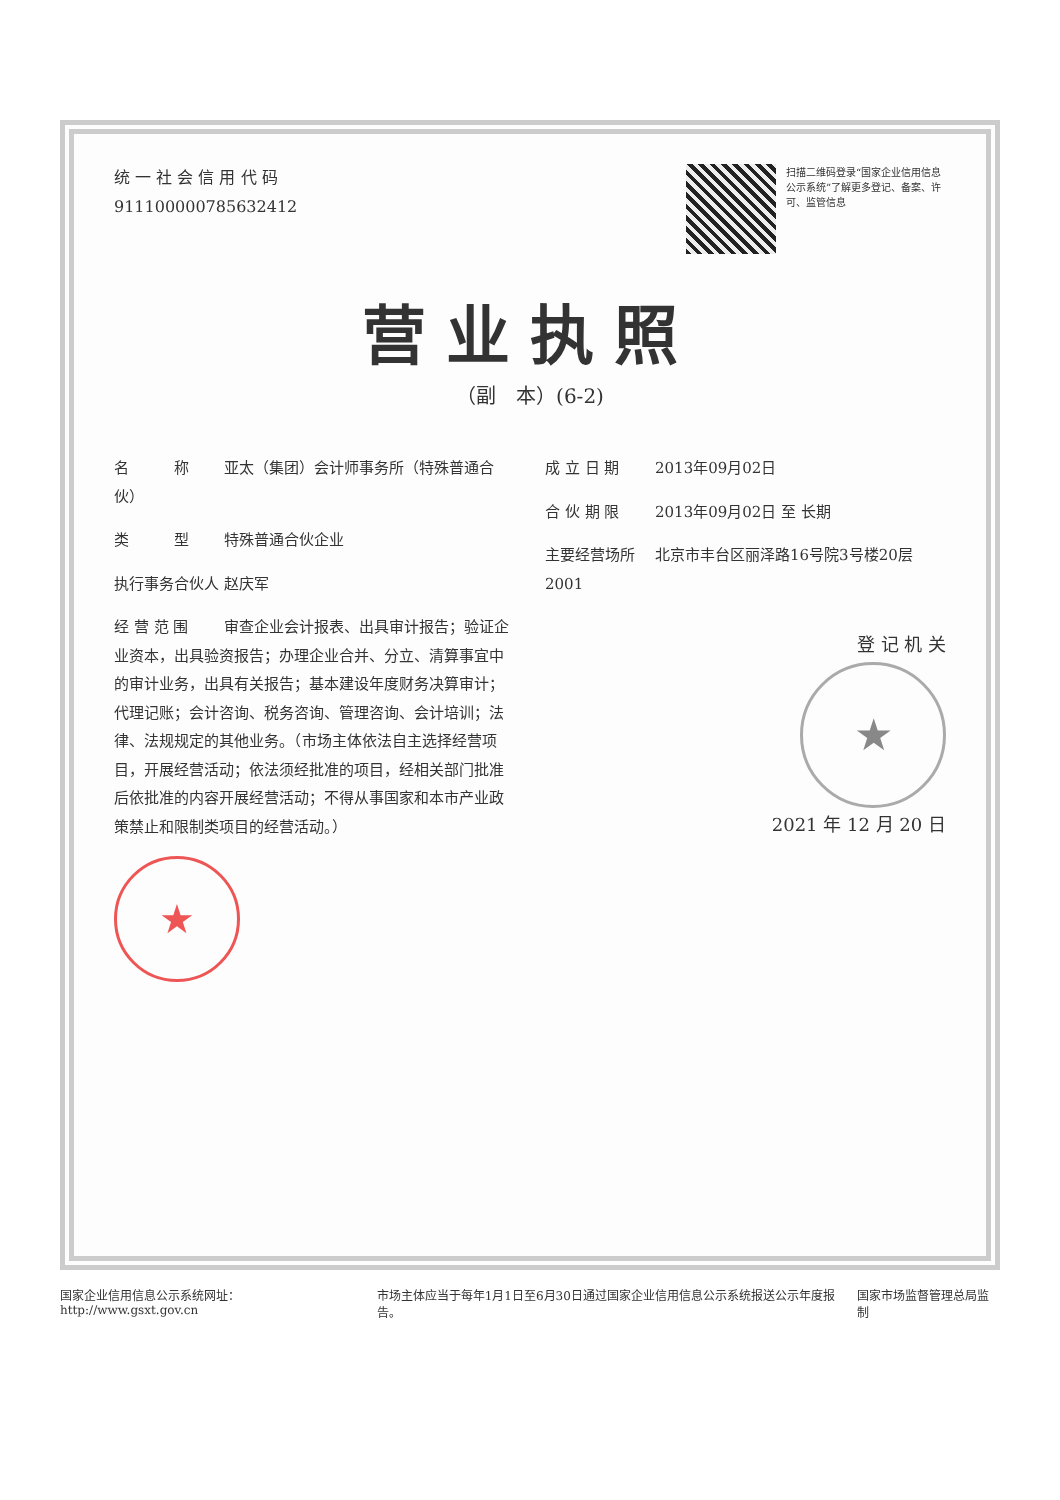统 一 社 会 信 用 代 码
91110000078563241​2
扫描二维码登录“国家企业信用信息公示系统”了解更多登记、备案、许可、监管信息
营业执照
（副　本）(6-2)
名　　　称 亚太（集团）会计师事务所（特殊普通合伙）
类　　　型 特殊普通合伙企业
执行事务合伙人 赵庆军
经 营 范 围 审查企业会计报表、出具审计报告；验证企业资本，出具验资报告；办理企业合并、分立、清算事宜中的审计业务，出具有关报告；基本建设年度财务决算审计；代理记账；会计咨询、税务咨询、管理咨询、会计培训；法律、法规规定的其他业务。（市场主体依法自主选择经营项目，开展经营活动；依法须经批准的项目，经相关部门批准后依批准的内容开展经营活动；不得从事国家和本市产业政策禁止和限制类项目的经营活动。）
★
成 立 日 期 2013年09月02日
合 伙 期 限 2013年09月02日 至 长期
主要经营场所 北京市丰台区丽泽路16号院3号楼20层2001
登 记 机 关
★
2021 年 12 月 20 日
国家企业信用信息公示系统网址：http://www.gsxt.gov.cn
市场主体应当于每年1月1日至6月30日通过国家企业信用信息公示系统报送公示年度报告。
国家市场监督管理总局监制